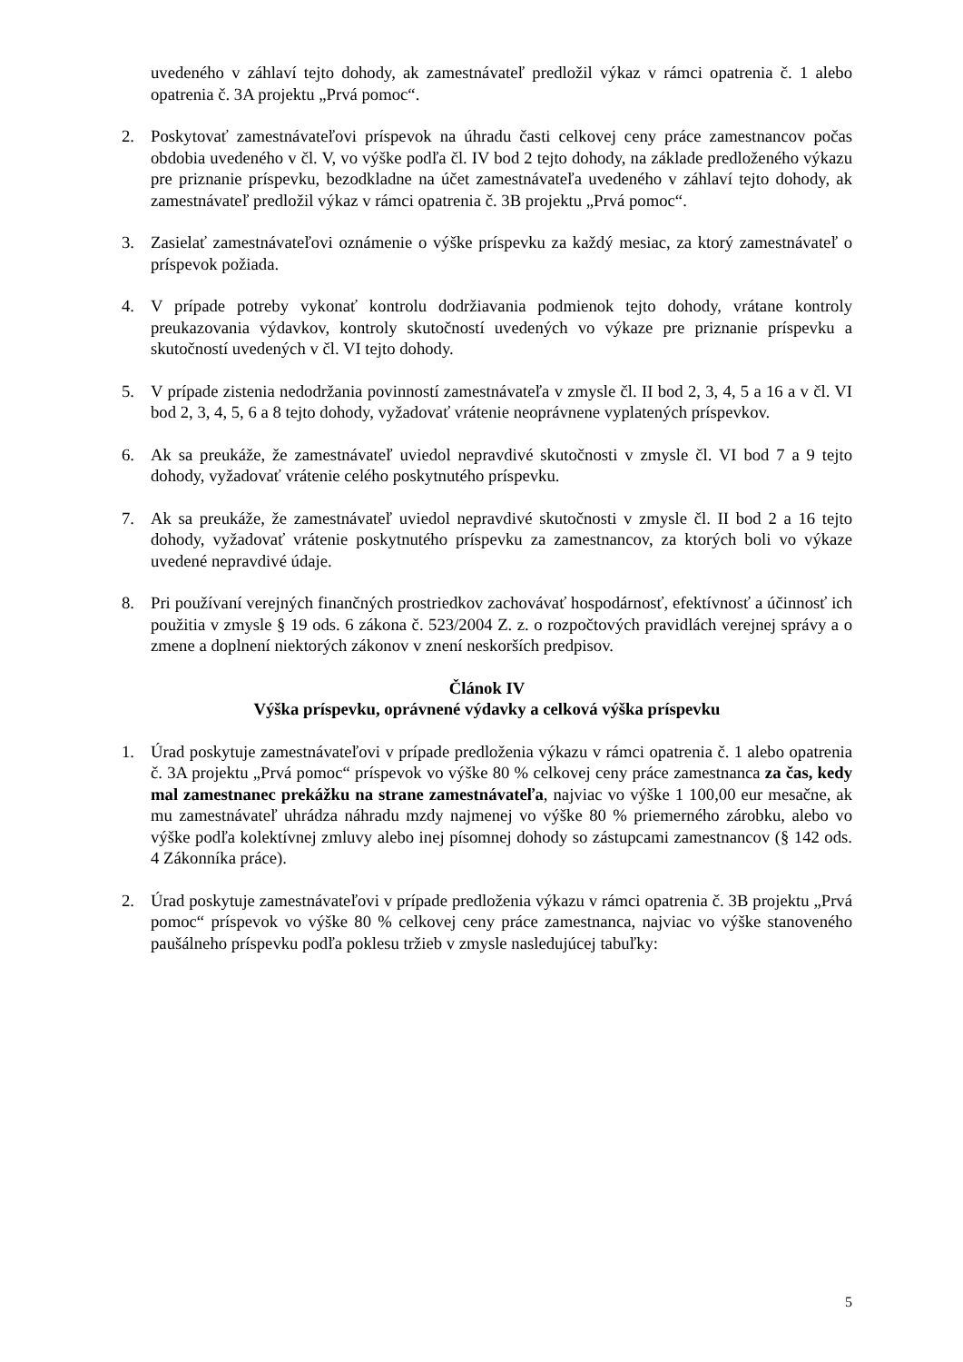uvedeného v záhlaví tejto dohody, ak zamestnávateľ predložil výkaz v rámci opatrenia č. 1 alebo opatrenia č. 3A projektu „Prvá pomoc“.
2. Poskytovať zamestnávateľovi príspevok na úhradu časti celkovej ceny práce zamestnancov počas obdobia uvedeného v čl. V, vo výške podľa čl. IV bod 2 tejto dohody, na základe predloženého výkazu pre priznanie príspevku, bezodkladne na účet zamestnávateľa uvedeného v záhlaví tejto dohody, ak zamestnávateľ predložil výkaz v rámci opatrenia č. 3B projektu „Prvá pomoc“.
3. Zasielať zamestnávateľovi oznámenie o výške príspevku za každý mesiac, za ktorý zamestnávateľ o príspevok požiada.
4. V prípade potreby vykonať kontrolu dodržiavania podmienok tejto dohody, vrátane kontroly preukazovania výdavkov, kontroly skutočností uvedených vo výkaze pre priznanie príspevku a skutočností uvedených v čl. VI tejto dohody.
5. V prípade zistenia nedodržania povinností zamestnávateľa v zmysle čl. II bod 2, 3, 4, 5 a 16 a v čl. VI bod 2, 3, 4, 5, 6 a 8 tejto dohody, vyžadovať vrátenie neoprávnene vyplatených príspevkov.
6. Ak sa preukáže, že zamestnávateľ uviedol nepravdivé skutočnosti v zmysle čl. VI bod 7 a 9 tejto dohody, vyžadovať vrátenie celého poskytnutého príspevku.
7. Ak sa preukáže, že zamestnávateľ uviedol nepravdivé skutočnosti v zmysle čl. II bod 2 a 16 tejto dohody, vyžadovať vrátenie poskytnutého príspevku za zamestnancov, za ktorých boli vo výkaze uvedené nepravdivé údaje.
8. Pri používaní verejných finančných prostriedkov zachovávať hospodárnosť, efektívnosť a účinnosť ich použitia v zmysle § 19 ods. 6 zákona č. 523/2004 Z. z. o rozpočtových pravidlách verejnej správy a o zmene a doplnení niektorých zákonov v znení neskorších predpisov.
Článok IV
Výška príspevku, oprávnené výdavky a celková výška príspevku
1. Úrad poskytuje zamestnávateľovi v prípade predloženia výkazu v rámci opatrenia č. 1 alebo opatrenia č. 3A projektu „Prvá pomoc“ príspevok vo výške 80 % celkovej ceny práce zamestnanca za čas, kedy mal zamestnanec prekážku na strane zamestnávateľa, najviac vo výške 1 100,00 eur mesačne, ak mu zamestnávateľ uhrádza náhradu mzdy najmenej vo výške 80 % priemerného zárobku, alebo vo výške podľa kolektívnej zmluvy alebo inej písomnej dohody so zástupcami zamestnancov (§ 142 ods. 4 Zákonníka práce).
2. Úrad poskytuje zamestnávateľovi v prípade predloženia výkazu v rámci opatrenia č. 3B projektu „Prvá pomoc“ príspevok vo výške 80 % celkovej ceny práce zamestnanca, najviac vo výške stanoveného paušálneho príspevku podľa poklesu tržieb v zmysle nasledujúcej tabuľky:
5